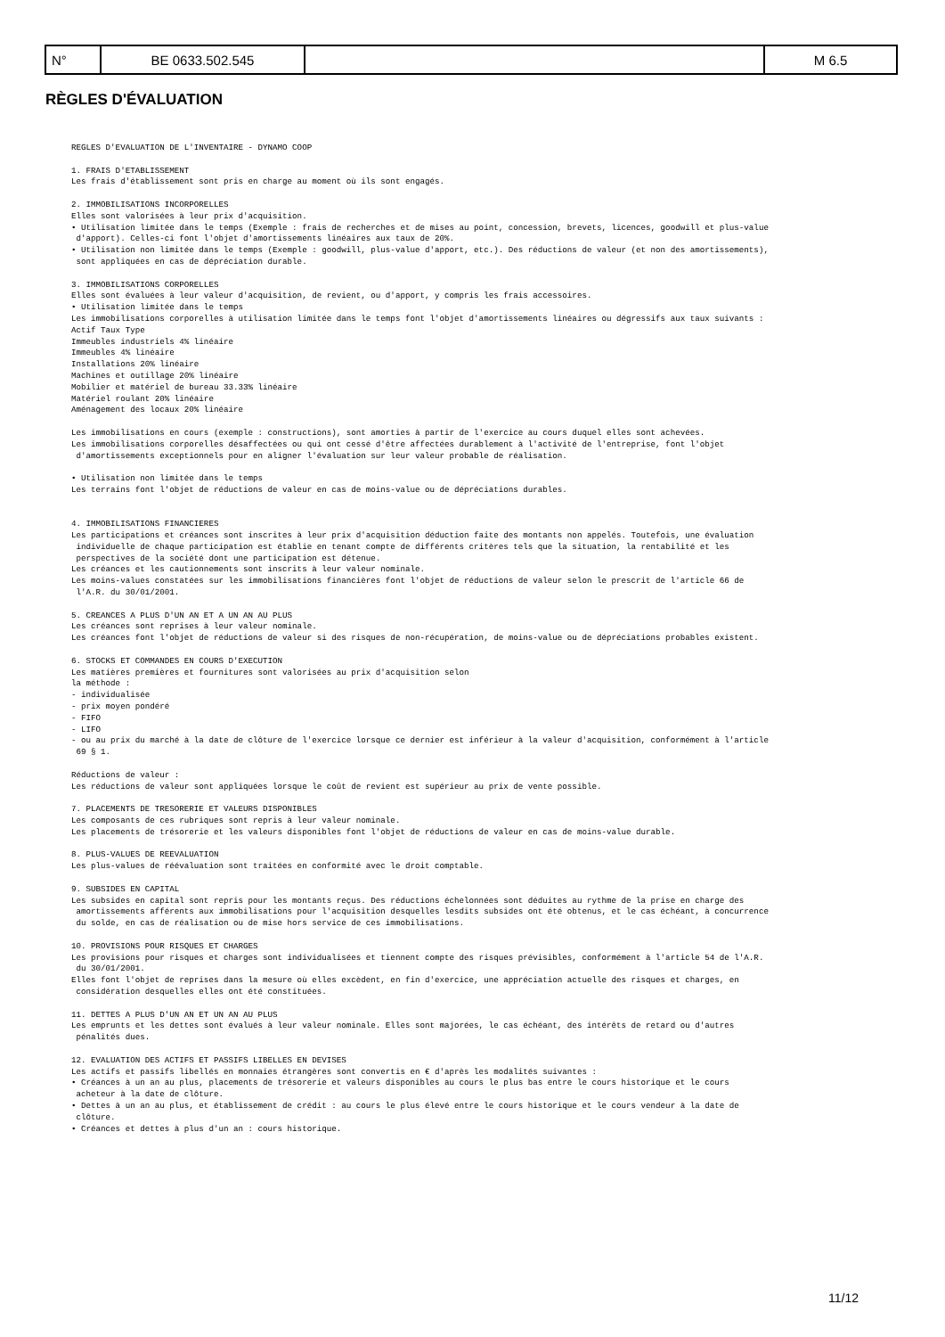| N° | BE 0633.502.545 | | M 6.5 |
RÈGLES D'ÉVALUATION
REGLES D'EVALUATION DE L'INVENTAIRE - DYNAMO COOP

1. FRAIS D'ETABLISSEMENT
Les frais d'établissement sont pris en charge au moment où ils sont engagés.

2. IMMOBILISATIONS INCORPORELLES
Elles sont valorisées à leur prix d'acquisition.
• Utilisation limitée dans le temps (Exemple : frais de recherches et de mises au point, concession, brevets, licences, goodwill et plus-value
 d'apport). Celles-ci font l'objet d'amortissements linéaires aux taux de 20%.
• Utilisation non limitée dans le temps (Exemple : goodwill, plus-value d'apport, etc.). Des réductions de valeur (et non des amortissements),
 sont appliquées en cas de dépréciation durable.

3. IMMOBILISATIONS CORPORELLES
Elles sont évaluées à leur valeur d'acquisition, de revient, ou d'apport, y compris les frais accessoires.
• Utilisation limitée dans le temps
Les immobilisations corporelles à utilisation limitée dans le temps font l'objet d'amortissements linéaires ou dégressifs aux taux suivants :
Actif Taux Type
Immeubles industriels 4% linéaire
Immeubles 4% linéaire
Installations 20% linéaire
Machines et outillage 20% linéaire
Mobilier et matériel de bureau 33.33% linéaire
Matériel roulant 20% linéaire
Aménagement des locaux 20% linéaire

Les immobilisations en cours (exemple : constructions), sont amorties à partir de l'exercice au cours duquel elles sont achevées.
Les immobilisations corporelles désaffectées ou qui ont cessé d'être affectées durablement à l'activité de l'entreprise, font l'objet
 d'amortissements exceptionnels pour en aligner l'évaluation sur leur valeur probable de réalisation.

• Utilisation non limitée dans le temps
Les terrains font l'objet de réductions de valeur en cas de moins-value ou de dépréciations durables.


4. IMMOBILISATIONS FINANCIERES
Les participations et créances sont inscrites à leur prix d'acquisition déduction faite des montants non appelés. Toutefois, une évaluation
 individuelle de chaque participation est établie en tenant compte de différents critères tels que la situation, la rentabilité et les
 perspectives de la société dont une participation est détenue.
Les créances et les cautionnements sont inscrits à leur valeur nominale.
Les moins-values constatées sur les immobilisations financières font l'objet de réductions de valeur selon le prescrit de l'article 66 de
 l'A.R. du 30/01/2001.

5. CREANCES A PLUS D'UN AN ET A UN AN AU PLUS
Les créances sont reprises à leur valeur nominale.
Les créances font l'objet de réductions de valeur si des risques de non-récupération, de moins-value ou de dépréciations probables existent.

6. STOCKS ET COMMANDES EN COURS D'EXECUTION
Les matières premières et fournitures sont valorisées au prix d'acquisition selon
la méthode :
- individualisée
- prix moyen pondéré
- FIFO
- LIFO
- ou au prix du marché à la date de clôture de l'exercice lorsque ce dernier est inférieur à la valeur d'acquisition, conformément à l'article
 69 § 1.

Réductions de valeur :
Les réductions de valeur sont appliquées lorsque le coût de revient est supérieur au prix de vente possible.

7. PLACEMENTS DE TRESORERIE ET VALEURS DISPONIBLES
Les composants de ces rubriques sont repris à leur valeur nominale.
Les placements de trésorerie et les valeurs disponibles font l'objet de réductions de valeur en cas de moins-value durable.

8. PLUS-VALUES DE REEVALUATION
Les plus-values de réévaluation sont traitées en conformité avec le droit comptable.

9. SUBSIDES EN CAPITAL
Les subsides en capital sont repris pour les montants reçus. Des réductions échelonnées sont déduites au rythme de la prise en charge des
 amortissements afférents aux immobilisations pour l'acquisition desquelles lesdits subsides ont été obtenus, et le cas échéant, à concurrence
 du solde, en cas de réalisation ou de mise hors service de ces immobilisations.

10. PROVISIONS POUR RISQUES ET CHARGES
Les provisions pour risques et charges sont individualisées et tiennent compte des risques prévisibles, conformément à l'article 54 de l'A.R.
 du 30/01/2001.
Elles font l'objet de reprises dans la mesure où elles excèdent, en fin d'exercice, une appréciation actuelle des risques et charges, en
 considération desquelles elles ont été constituées.

11. DETTES A PLUS D'UN AN ET UN AN AU PLUS
Les emprunts et les dettes sont évalués à leur valeur nominale. Elles sont majorées, le cas échéant, des intérêts de retard ou d'autres
 pénalités dues.

12. EVALUATION DES ACTIFS ET PASSIFS LIBELLES EN DEVISES
Les actifs et passifs libellés en monnaies étrangères sont convertis en € d'après les modalités suivantes :
• Créances à un an au plus, placements de trésorerie et valeurs disponibles au cours le plus bas entre le cours historique et le cours
 acheteur à la date de clôture.
• Dettes à un an au plus, et établissement de crédit : au cours le plus élevé entre le cours historique et le cours vendeur à la date de
 clôture.
• Créances et dettes à plus d'un an : cours historique.
11/12